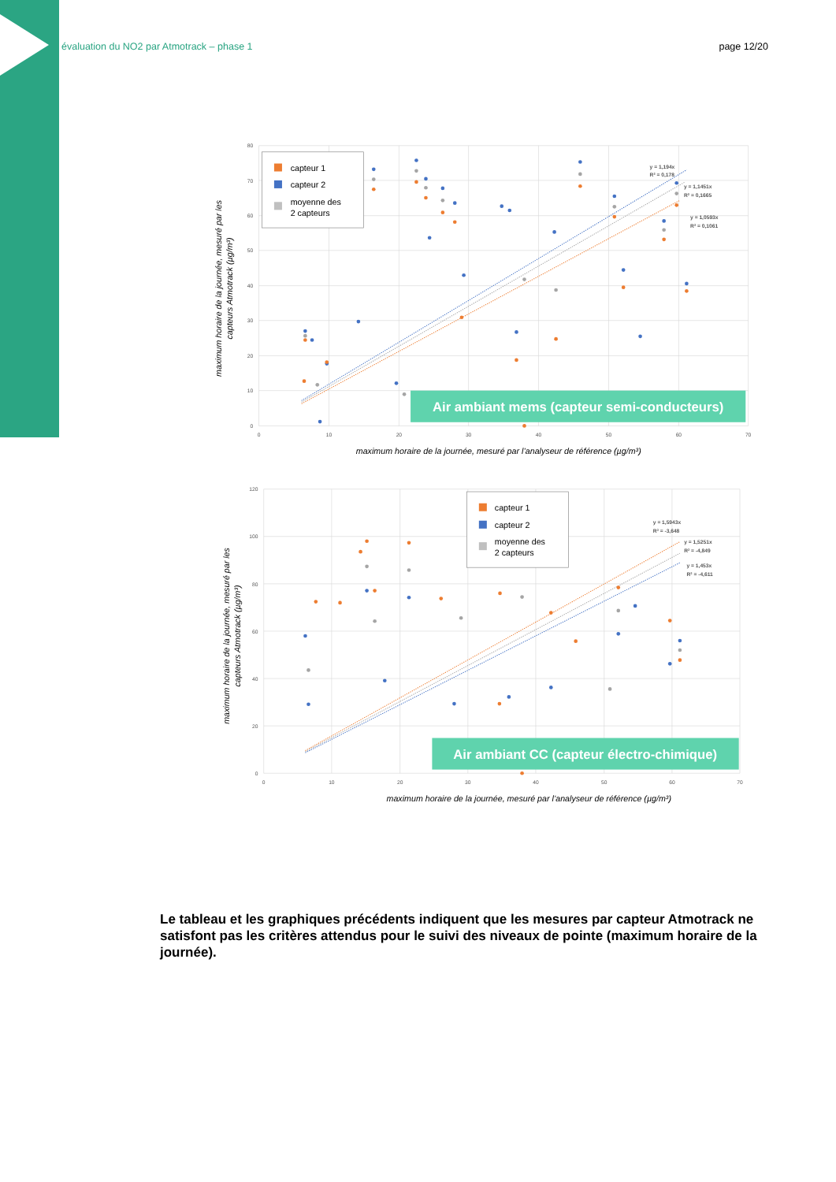évaluation du NO2 par Atmotrack – phase 1 page 12/20
80
70
60
50
40
30
20
10
0
0
10
20
30
40
50
60
70
y = 1,194x
R² = 0,178
y = 1,1451x
R² = 0,1665
y = 1,0593x
R² = 0,1061
capteur 1
capteur 2
moyenne des
2 capteurs
Air ambiant mems (capteur semi-conducteurs)
maximum horaire de la journée, mesuré par l’analyseur de référence (µg/m³)
maximum horaire de la journée, mesuré par les
capteurs Atmotrack (µg/m³)
120
100
80
60
40
20
0
0
10
20
30
40
50
60
70
y = 1,5943x
R² = -3,648
y = 1,5251x
R² = -4,849
y = 1,453x
R² = -4,611
capteur 1
capteur 2
moyenne des
2 capteurs
Air ambiant CC (capteur électro-chimique)
maximum horaire de la journée, mesuré par l’analyseur de référence (µg/m³)
maximum horaire de la journée, mesuré par les
capteurs Atmotrack (µg/m³)
Le tableau et les graphiques précédents indiquent que les mesures par capteur Atmotrack ne satisfont pas les critères attendus pour le suivi des niveaux de pointe (maximum horaire de la journée).